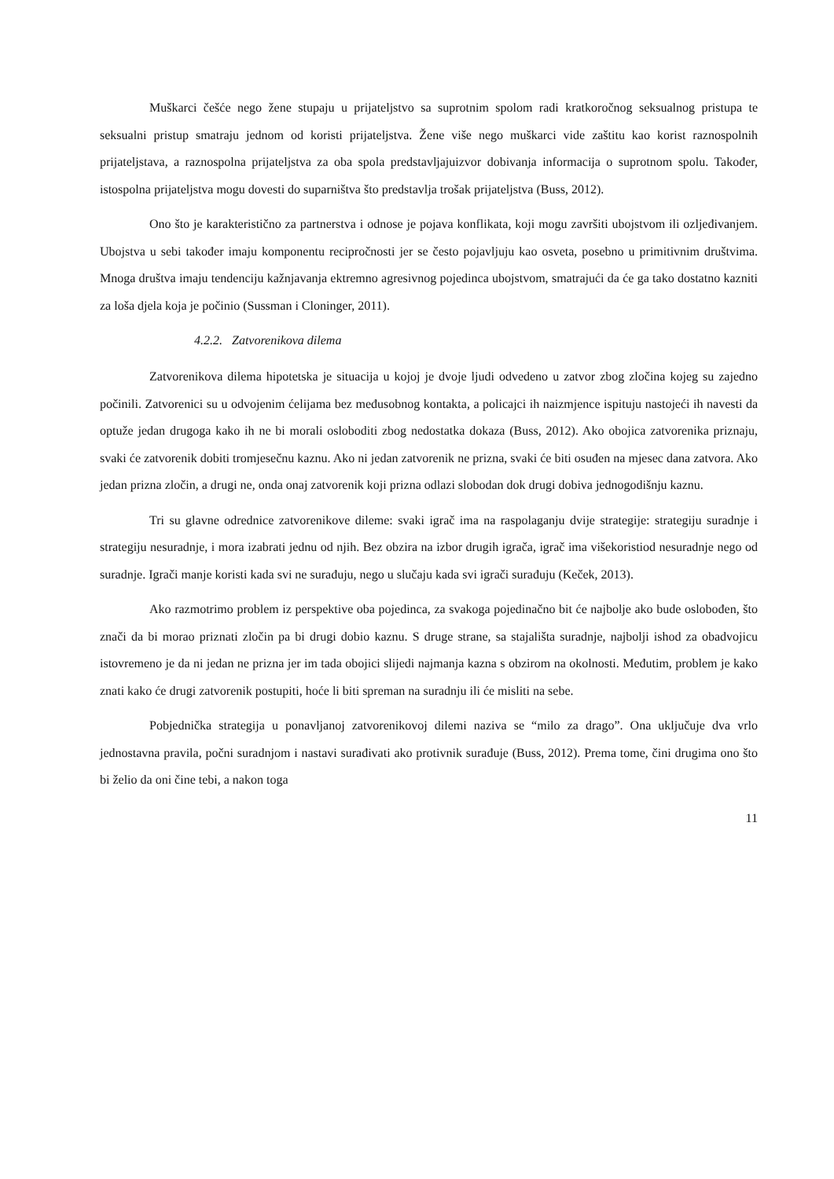Muškarci češće nego žene stupaju u prijateljstvo sa suprotnim spolom radi kratkoročnog seksualnog pristupa te seksualni pristup smatraju jednom od koristi prijateljstva. Žene više nego muškarci vide zaštitu kao korist raznospolnih prijateljstava, a raznospolna prijateljstva za oba spola predstavljajuizvor dobivanja informacija o suprotnom spolu. Također, istospolna prijateljstva mogu dovesti do suparništva što predstavlja trošak prijateljstva (Buss, 2012).
Ono što je karakteristično za partnerstva i odnose je pojava konflikata, koji mogu završiti ubojstvom ili ozljeđivanjem. Ubojstva u sebi također imaju komponentu recipročnosti jer se često pojavljuju kao osveta, posebno u primitivnim društvima. Mnoga društva imaju tendenciju kažnjavanja ektremno agresivnog pojedinca ubojstvom, smatrajući da će ga tako dostatno kazniti za loša djela koja je počinio (Sussman i Cloninger, 2011).
4.2.2. Zatvorenikova dilema
Zatvorenikova dilema hipotetska je situacija u kojoj je dvoje ljudi odvedeno u zatvor zbog zločina kojeg su zajedno počinili. Zatvorenici su u odvojenim ćelijama bez međusobnog kontakta, a policajci ih naizmjence ispituju nastojeći ih navesti da optuže jedan drugoga kako ih ne bi morali osloboditi zbog nedostatka dokaza (Buss, 2012). Ako obojica zatvorenika priznaju, svaki će zatvorenik dobiti tromjesečnu kaznu. Ako ni jedan zatvorenik ne prizna, svaki će biti osuđen na mjesec dana zatvora. Ako jedan prizna zločin, a drugi ne, onda onaj zatvorenik koji prizna odlazi slobodan dok drugi dobiva jednogodišnju kaznu.
Tri su glavne odrednice zatvorenikove dileme: svaki igrač ima na raspolaganju dvije strategije: strategiju suradnje i strategiju nesuradnje, i mora izabrati jednu od njih. Bez obzira na izbor drugih igrača, igrač ima višekoristiod nesuradnje nego od suradnje. Igrači manje koristi kada svi ne surađuju, nego u slučaju kada svi igrači surađuju (Keček, 2013).
Ako razmotrimo problem iz perspektive oba pojedinca, za svakoga pojedinačno bit će najbolje ako bude oslobođen, što znači da bi morao priznati zločin pa bi drugi dobio kaznu. S druge strane, sa stajališta suradnje, najbolji ishod za obadvojicu istovremeno je da ni jedan ne prizna jer im tada obojici slijedi najmanja kazna s obzirom na okolnosti. Međutim, problem je kako znati kako će drugi zatvorenik postupiti, hoće li biti spreman na suradnju ili će misliti na sebe.
Pobjednička strategija u ponavljanoj zatvorenikovoj dilemi naziva se “milo za drago”. Ona uključuje dva vrlo jednostavna pravila, počni suradnjom i nastavi surađivati ako protivnik surađuje (Buss, 2012). Prema tome, čini drugima ono što bi želio da oni čine tebi, a nakon toga
11